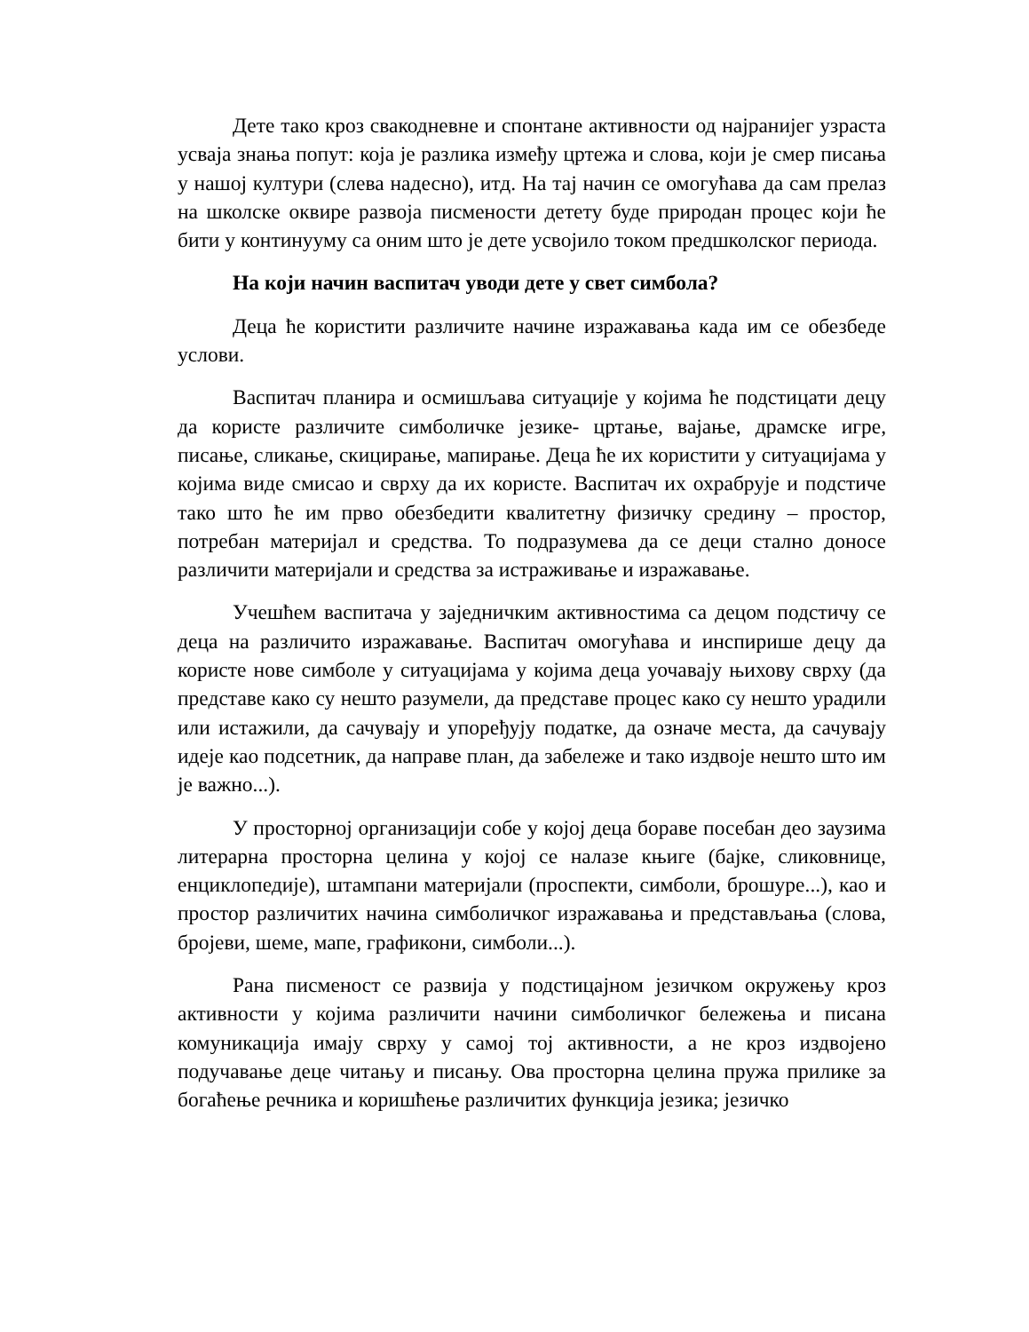Дете тако кроз свакодневне и спонтане активности од најранијег узраста усваја знања попут: која је разлика између цртежа и слова, који је смер писања у нашој култури (слева надесно), итд. На тај начин се омогућава да сам прелаз на школске оквире развоја писмености детету буде природан процес који ће бити у континууму са оним што је дете усвојило током предшколског периода.
На који начин васпитач уводи дете у свет симбола?
Деца ће користити различите начине изражавања када им се обезбеде услови.
Васпитач планира и осмишљава ситуације у којима ће подстицати децу да користе различите симболичке језике- цртање, вајање, драмске игре, писање, сликање, скицирање, мапирање. Деца ће их користити у ситуацијама у којима виде смисао и сврху да их користе. Васпитач их охрабрује и подстиче тако што ће им прво обезбедити квалитетну физичку средину – простор, потребан материјал и средства. То подразумева да се деци стално доносе различити материјали и средства за истраживање и изражавање.
Учешћем васпитача у заједничким активностима са децом подстичу се деца на различито изражавање. Васпитач омогућава и инспирише децу да користе нове симболе у ситуацијама у којима деца уочавају њихову сврху (да представе како су нешто разумели, да представе процес како су нешто урадили или истажили, да сачувају и упоређују податке, да означе места, да сачувају идеје као подсетник, да направе план, да забележе и тако издвоје нешто што им је важно...).
У просторној организацији собе у којој деца бораве посебан део заузима литерарна просторна целина у којој се налазе књиге (бајке, сликовнице, енциклопедије), штампани материјали (проспекти, симболи, брошуре...), као и простор различитих начина симболичког изражавања и представљања (слова, бројеви, шеме, мапе, графикони, симболи...).
Рана писменост се развија у подстицајном језичком окружењу кроз активности у којима различити начини симболичког бележења и писана комуникација имају сврху у самој тој активности, а не кроз издвојено подучавање деце читању и писању. Ова просторна целина пружа прилике за богаћење речника и коришћење различитих функција језика; језичко